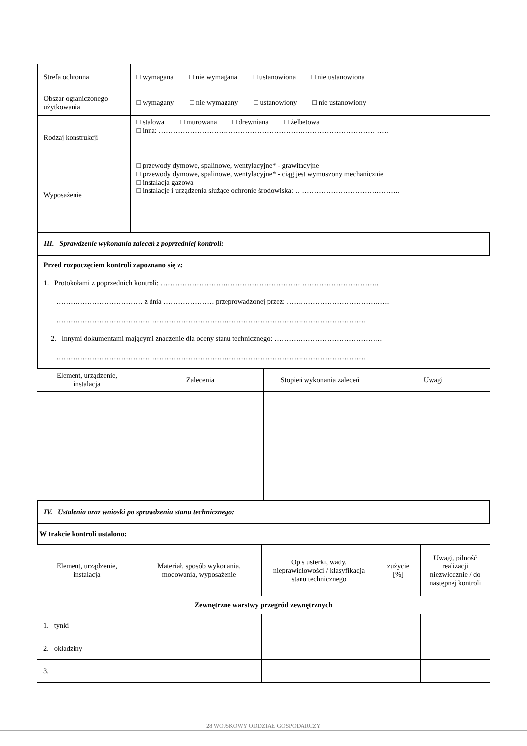| Strefa ochronna | □ wymagana □ nie wymagana □ ustanowiona □ nie ustanowiona |
| Obszar ograniczonego użytkowania | □ wymagany □ nie wymagany □ ustanowiony □ nie ustanowiony |
| Rodzaj konstrukcji | □ stalowa □ murowana □ drewniana □ żelbetowa □ inna: …………………………………………………………………………………… |
| Wyposażenie | □ przewody dymowe, spalinowe, wentylacyjne* - grawitacyjne □ przewody dymowe, spalinowe, wentylacyjne* - ciąg jest wymuszony mechanicznie □ instalacja gazowa □ instalacje i urządzenia służące ochronie środowiska: …………………………………….. |
| III. Sprawdzenie wykonania zaleceń z poprzedniej kontroli: | |
| Przed rozpoczęciem kontroli zapoznano się z: 1. Protokołami z poprzednich kontroli: ………………………………………………………………………………. ……………………………… z dnia ………………… przeprowadzonej przez: ……………………………………. ………………………………………………………………………………………………………………… 2. Innymi dokumentami mającymi znaczenie dla oceny stanu technicznego: ……………………………………… ………………………………………………………………………………………………………………… | |
| Element, urządzenie, instalacja | Zalecenia | Stopień wykonania zaleceń | Uwagi |
| --- | --- | --- | --- |
| IV. Ustalenia oraz wnioski po sprawdzeniu stanu technicznego: |
| W trakcie kontroli ustalono: |
| Element, urządzenie, instalacja | Materiał, sposób wykonania, mocowania, wyposażenie | Opis usterki, wady, nieprawidłowości / klasyfikacja stanu technicznego | zużycie [%] | Uwagi, pilność realizacji niezwłocznie / do następnej kontroli |
| --- | --- | --- | --- | --- |
| Zewnętrzne warstwy przegród zewnętrznych | | | | |
| 1. tynki | | | | |
| 2. okładziny | | | | |
| 3. | | | | |
28 WOJSKOWY ODDZIAŁ GOSPODARCZY